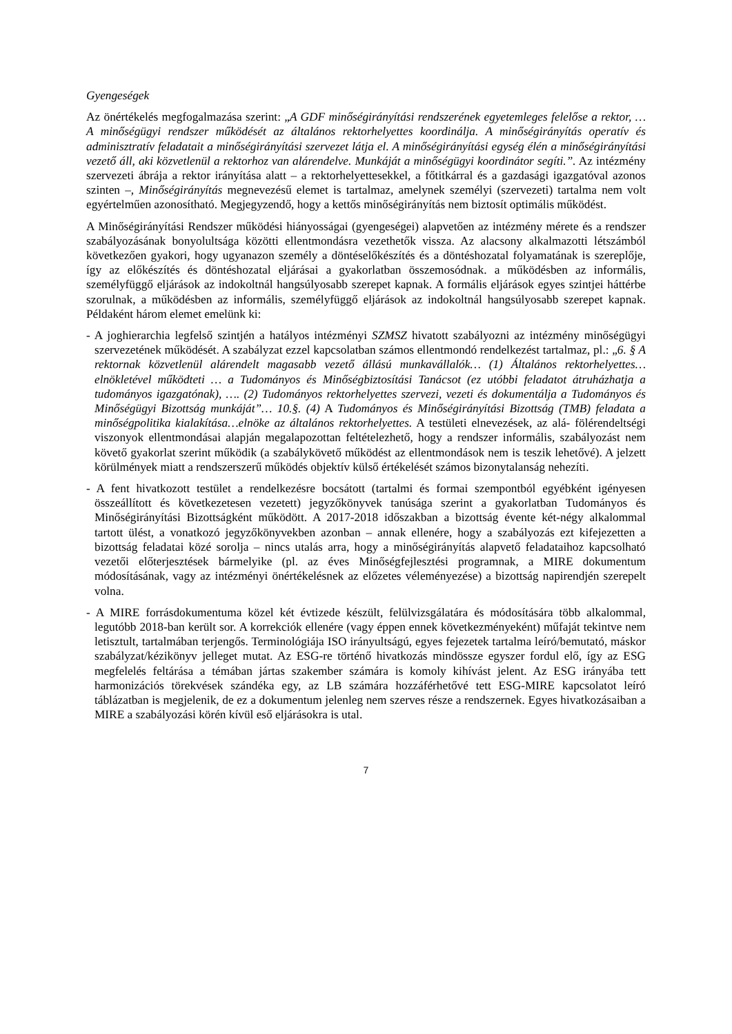Gyengeségek
Az önértékelés megfogalmazása szerint: „A GDF minőségirányítási rendszerének egyetemleges felelőse a rektor, … A minőségügyi rendszer működését az általános rektorhelyettes koordinálja. A minőségirányítás operatív és adminisztratív feladatait a minőségirányítási szervezet látja el. A minőségirányítási egység élén a minőségirányítási vezető áll, aki közvetlenül a rektorhoz van alárendelve. Munkáját a minőségügyi koordinátor segíti.”. Az intézmény szervezeti ábrája a rektor irányítása alatt – a rektorhelyettesekkel, a főtitkárral és a gazdasági igazgatóval azonos szinten –, Minőségirányítás megnevezésű elemet is tartalmaz, amelynek személyi (szervezeti) tartalma nem volt egyértelműen azonosítható. Megjegyzendő, hogy a kettős minőségirányítás nem biztosít optimális működést.
A Minőségirányítási Rendszer működési hiányosságai (gyengeségei) alapvetően az intézmény mérete és a rendszer szabályozásának bonyolultsága közötti ellentmondásra vezethetők vissza. Az alacsony alkalmazotti létszámból következően gyakori, hogy ugyanazon személy a döntéselőkészítés és a döntéshozatal folyamatának is szereplője, így az előkészítés és döntéshozatal eljárásai a gyakorlatban összemosódnak. a működésben az informális, személyfüggő eljárások az indokoltnál hangsúlyosabb szerepet kapnak. A formális eljárások egyes szintjei háttérbe szorulnak, a működésben az informális, személyfüggő eljárások az indokoltnál hangsúlyosabb szerepet kapnak. Példaként három elemet emelünk ki:
- A joghierarchia legfelső szintjén a hatályos intézményi SZMSZ hivatott szabályozni az intézmény minőségügyi szervezetének működését. A szabályzat ezzel kapcsolatban számos ellentmondó rendelkezést tartalmaz, pl.: „6. § A rektornak közvetlenül alárendelt magasabb vezető állású munkavállalók… (1) Általános rektorhelyettes… elnökletével működteti … a Tudományos és Minőségbiztosítási Tanácsot (ez utóbbi feladatot átruházhatja a tudományos igazgatónak), …. (2) Tudományos rektorhelyettes szervezi, vezeti és dokumentálja a Tudományos és Minőségügyi Bizottság munkáját”… 10.§. (4) A Tudományos és Minőségirányítási Bizottság (TMB) feladata a minőségpolitika kialakítása…elnöke az általános rektorhelyettes. A testületi elnevezések, az alá- fölérendeltségi viszonyok ellentmondásai alapján megalapozottan feltételezhető, hogy a rendszer informális, szabályozást nem követő gyakorlat szerint működik (a szabálykövető működést az ellentmondások nem is teszik lehetővé). A jelzett körülmények miatt a rendszerszerű működés objektív külső értékelését számos bizonytalanság nehezíti.
- A fent hivatkozott testület a rendelkezésre bocsátott (tartalmi és formai szempontból egyébként igényesen összeállított és következetesen vezetett) jegyzőkönyvek tanúsága szerint a gyakorlatban Tudományos és Minőségirányítási Bizottságként működött. A 2017-2018 időszakban a bizottság évente két-négy alkalommal tartott ülést, a vonatkozó jegyzőkönyvekben azonban – annak ellenére, hogy a szabályozás ezt kifejezetten a bizottság feladatai közé sorolja – nincs utalás arra, hogy a minőségirányítás alapvető feladataihoz kapcsolható vezetői előterjesztések bármelyike (pl. az éves Minőségfejlesztési programnak, a MIRE dokumentum módosításának, vagy az intézményi önértékelésnek az előzetes véleményezése) a bizottság napirendjén szerepelt volna.
- A MIRE forrásdokumentuma közel két évtizede készült, felülvizsgálatára és módosítására több alkalommal, legutóbb 2018-ban került sor. A korrekciók ellenére (vagy éppen ennek következményeként) műfaját tekintve nem letisztult, tartalmában terjengős. Terminológiája ISO irányultságú, egyes fejezetek tartalma leíró/bemutató, máskor szabályzat/kézikönyv jelleget mutat. Az ESG-re történő hivatkozás mindössze egyszer fordul elő, így az ESG megfelelés feltárása a témában jártas szakember számára is komoly kihívást jelent. Az ESG irányába tett harmonizációs törekvések szándéka egy, az LB számára hozzáférhetővé tett ESG-MIRE kapcsolatot leíró táblázatban is megjelenik, de ez a dokumentum jelenleg nem szerves része a rendszernek. Egyes hivatkozásaiban a MIRE a szabályozási körén kívül eső eljárásokra is utal.
7